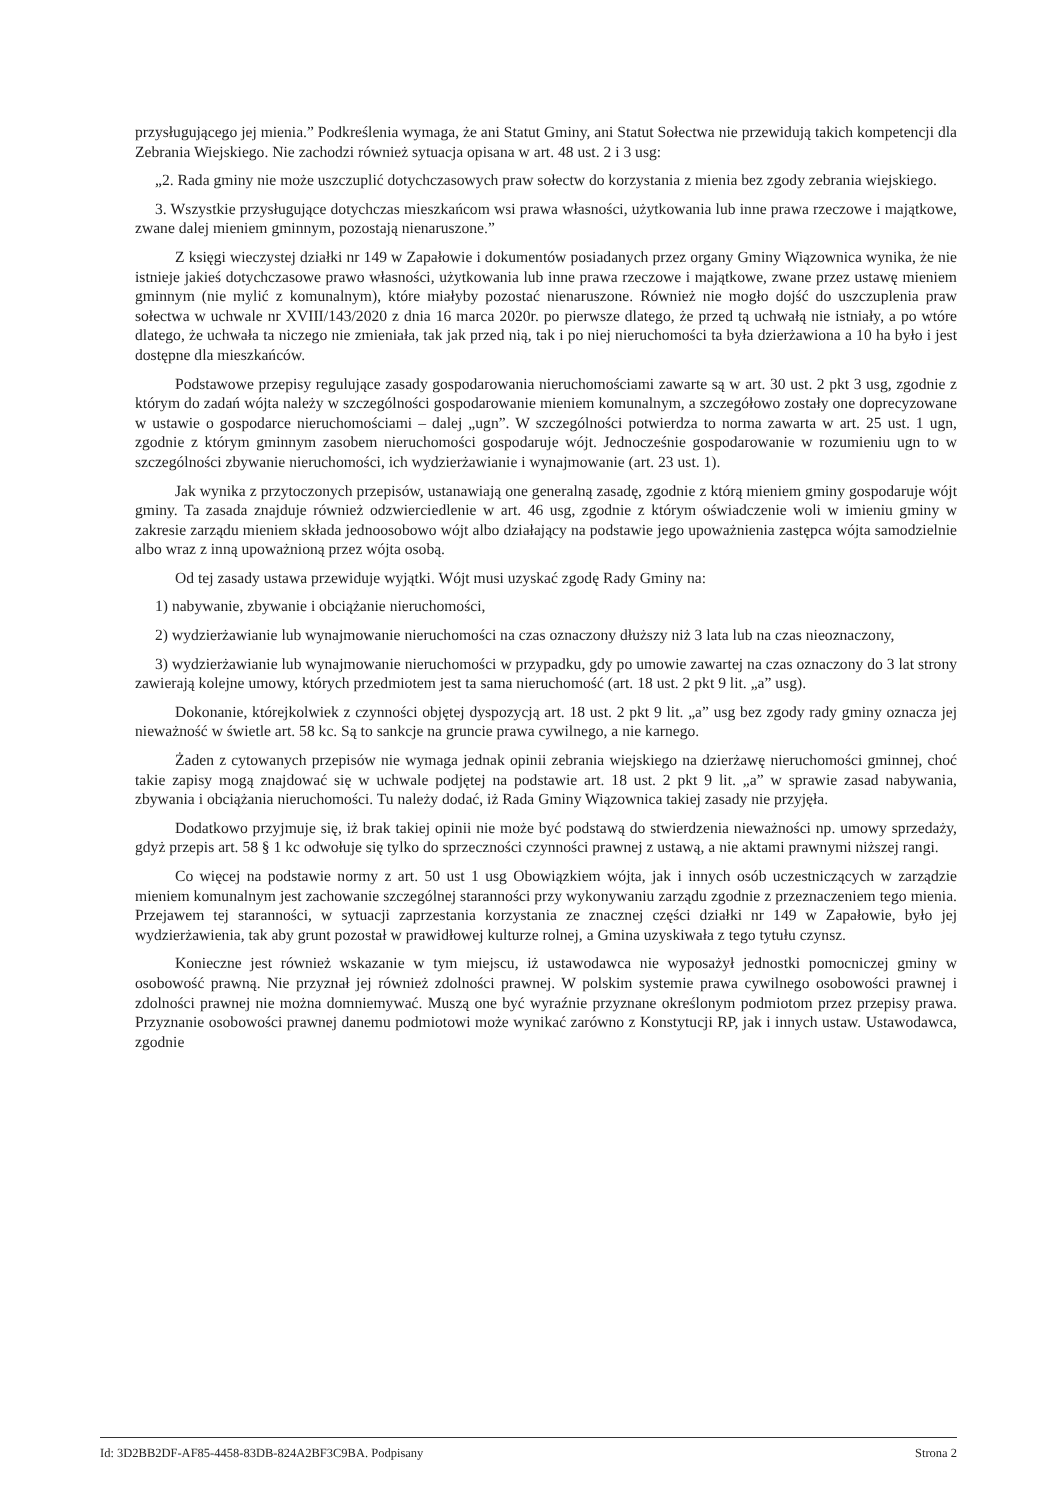przysługującego jej mienia.” Podkreślenia wymaga, że ani Statut Gminy, ani Statut Sołectwa nie przewidują takich kompetencji dla Zebrania Wiejskiego. Nie zachodzi również sytuacja opisana w art. 48 ust. 2 i 3 usg:
„2. Rada gminy nie może uszczuplić dotychczasowych praw sołectw do korzystania z mienia bez zgody zebrania wiejskiego.
3. Wszystkie przysługujące dotychczas mieszkańcom wsi prawa własności, użytkowania lub inne prawa rzeczowe i majątkowe, zwane dalej mieniem gminnym, pozostają nienaruszone.”
Z księgi wieczystej działki nr 149 w Zapałowie i dokumentów posiadanych przez organy Gminy Wiązownica wynika, że nie istnieje jakieś dotychczasowe prawo własności, użytkowania lub inne prawa rzeczowe i majątkowe, zwane przez ustawę mieniem gminnym (nie mylić z komunalnym), które miałyby pozostać nienaruszone. Również nie mogło dojść do uszczuplenia praw sołectwa w uchwale nr XVIII/143/2020 z dnia 16 marca 2020r. po pierwsze dlatego, że przed tą uchwałą nie istniały, a po wtóre dlatego, że uchwała ta niczego nie zmieniała, tak jak przed nią, tak i po niej nieruchomości ta była dzierżawiona a 10 ha było i jest dostępne dla mieszkańców.
Podstawowe przepisy regulujące zasady gospodarowania nieruchomościami zawarte są w art. 30 ust. 2 pkt 3 usg, zgodnie z którym do zadań wójta należy w szczególności gospodarowanie mieniem komunalnym, a szczegółowo zostały one doprecyzowane w ustawie o gospodarce nieruchomościami – dalej „ugn”. W szczególności potwierdza to norma zawarta w art. 25 ust. 1 ugn, zgodnie z którym gminnym zasobem nieruchomości gospodaruje wójt. Jednocześnie gospodarowanie w rozumieniu ugn to w szczególności zbywanie nieruchomości, ich wydzierżawianie i wynajmowanie (art. 23 ust. 1).
Jak wynika z przytoczonych przepisów, ustanawiają one generalną zasadę, zgodnie z którą mieniem gminy gospodaruje wójt gminy. Ta zasada znajduje również odzwierciedlenie w art. 46 usg, zgodnie z którym oświadczenie woli w imieniu gminy w zakresie zarządu mieniem składa jednoosobowo wójt albo działający na podstawie jego upoważnienia zastępca wójta samodzielnie albo wraz z inną upoważnioną przez wójta osobą.
Od tej zasady ustawa przewiduje wyjątki. Wójt musi uzyskać zgodę Rady Gminy na:
1) nabywanie, zbywanie i obciążanie nieruchomości,
2) wydzierżawianie lub wynajmowanie nieruchomości na czas oznaczony dłuższy niż 3 lata lub na czas nieoznaczony,
3) wydzierżawianie lub wynajmowanie nieruchomości w przypadku, gdy po umowie zawartej na czas oznaczony do 3 lat strony zawierają kolejne umowy, których przedmiotem jest ta sama nieruchomość (art. 18 ust. 2 pkt 9 lit. „a” usg).
Dokonanie, którejkolwiek z czynności objętej dyspozycją art. 18 ust. 2 pkt 9 lit. „a” usg bez zgody rady gminy oznacza jej nieważność w świetle art. 58 kc. Są to sankcje na gruncie prawa cywilnego, a nie karnego.
Żaden z cytowanych przepisów nie wymaga jednak opinii zebrania wiejskiego na dzierżawę nieruchomości gminnej, choć takie zapisy mogą znajdować się w uchwale podjętej na podstawie art. 18 ust. 2 pkt 9 lit. „a” w sprawie zasad nabywania, zbywania i obciążania nieruchomości. Tu należy dodać, iż Rada Gminy Wiązownica takiej zasady nie przyjęła.
Dodatkowo przyjmuje się, iż brak takiej opinii nie może być podstawą do stwierdzenia nieważności np. umowy sprzedaży, gdyż przepis art. 58 § 1 kc odwołuje się tylko do sprzeczności czynności prawnej z ustawą, a nie aktami prawnymi niższej rangi.
Co więcej na podstawie normy z art. 50 ust 1 usg Obowiązkiem wójta, jak i innych osób uczestniczących w zarządzie mieniem komunalnym jest zachowanie szczególnej staranności przy wykonywaniu zarządu zgodnie z przeznaczeniem tego mienia. Przejawem tej staranności, w sytuacji zaprzestania korzystania ze znacznej części działki nr 149 w Zapałowie, było jej wydzierżawienia, tak aby grunt pozostał w prawidłowej kulturze rolnej, a Gmina uzyskiwała z tego tytułu czynsz.
Konieczne jest również wskazanie w tym miejscu, iż ustawodawca nie wyposażył jednostki pomocniczej gminy w osobowość prawną. Nie przyznał jej również zdolności prawnej. W polskim systemie prawa cywilnego osobowości prawnej i zdolności prawnej nie można domniemywać. Muszą one być wyraźnie przyznane określonym podmiotom przez przepisy prawa. Przyznanie osobowości prawnej danemu podmiotowi może wynikać zarówno z Konstytucji RP, jak i innych ustaw. Ustawodawca, zgodnie
Id: 3D2BB2DF-AF85-4458-83DB-824A2BF3C9BA. Podpisany Strona 2